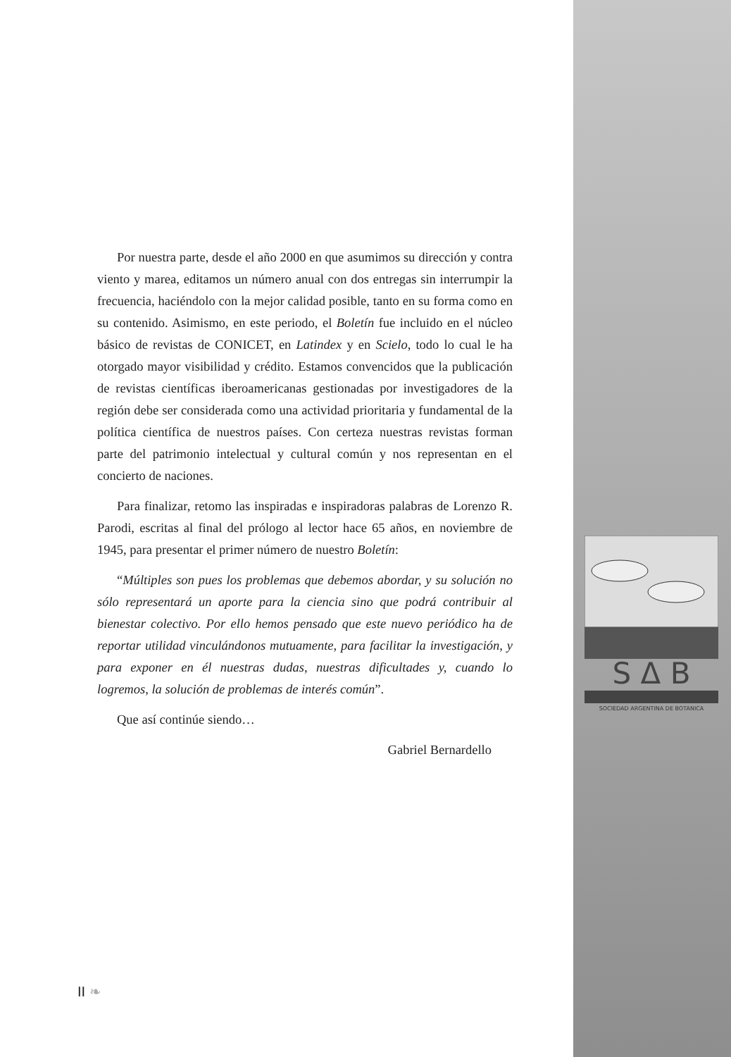S Δ B
SOCIEDAD ARGENTINA DE BOTANICA
Por nuestra parte, desde el año 2000 en que asumimos su dirección y contra viento y marea, editamos un número anual con dos entregas sin interrumpir la frecuencia, haciéndolo con la mejor calidad posible, tanto en su forma como en su contenido. Asimismo, en este periodo, el Boletín fue incluido en el núcleo básico de revistas de CONICET, en Latindex y en Scielo, todo lo cual le ha otorgado mayor visibilidad y crédito. Estamos convencidos que la publicación de revistas científicas iberoamericanas gestionadas por investigadores de la región debe ser considerada como una actividad prioritaria y fundamental de la política científica de nuestros países. Con certeza nuestras revistas forman parte del patrimonio intelectual y cultural común y nos representan en el concierto de naciones.
Para finalizar, retomo las inspiradas e inspiradoras palabras de Lorenzo R. Parodi, escritas al final del prólogo al lector hace 65 años, en noviembre de 1945, para presentar el primer número de nuestro Boletín:
“Múltiples son pues los problemas que debemos abordar, y su solución no sólo representará un aporte para la ciencia sino que podrá contribuir al bienestar colectivo. Por ello hemos pensado que este nuevo periódico ha de reportar utilidad vinculándonos mutuamente, para facilitar la investigación, y para exponer en él nuestras dudas, nuestras dificultades y, cuando lo logremos, la solución de problemas de interés común”.
Que así continúe siendo…
Gabriel Bernardello
II ❧